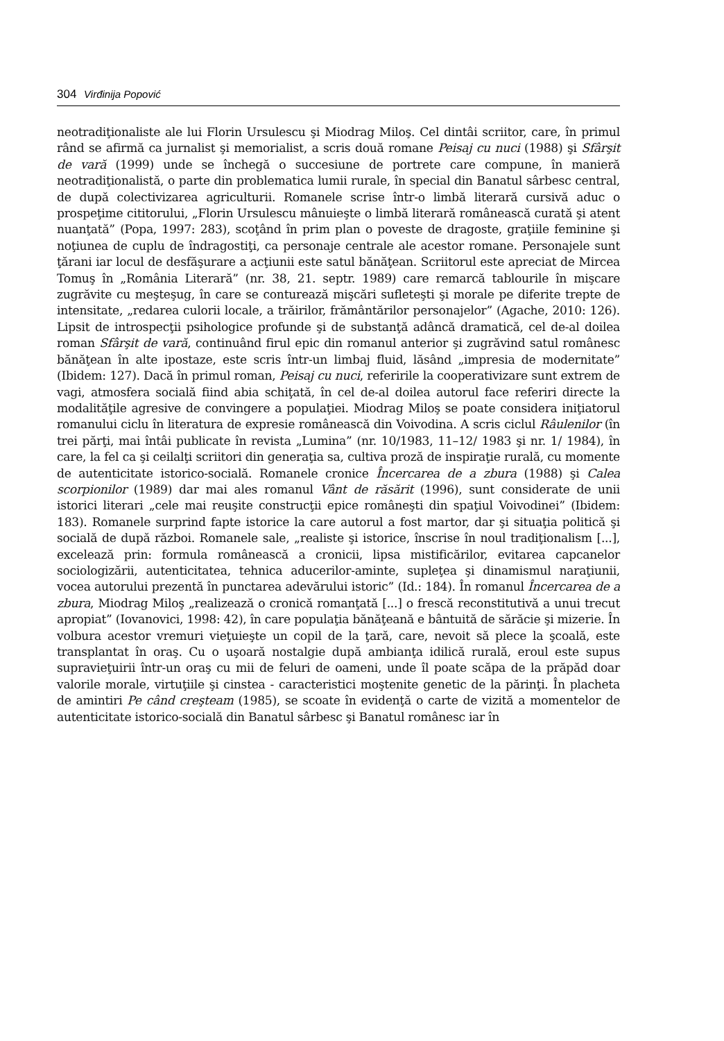304 Virđinija Popović
neotradiţionaliste ale lui Florin Ursulescu şi Miodrag Miloş. Cel dintâi scriitor, care, în primul rând se afirmă ca jurnalist şi memorialist, a scris două romane Peisaj cu nuci (1988) şi Sfârşit de vară (1999) unde se închegă o succesiune de portrete care compune, în manieră neotradiţionalistă, o parte din problematica lumii rurale, în special din Banatul sârbesc central, de după colectivizarea agriculturii. Romanele scrise într-o limbă literară cursivă aduc o prospeţime cititorului, „Florin Ursulescu mânuieşte o limbă literară românească curată şi atent nuanţată” (Popa, 1997: 283), scoţând în prim plan o poveste de dragoste, graţiile feminine şi noţiunea de cuplu de îndragostiţi, ca personaje centrale ale acestor romane. Personajele sunt ţărani iar locul de desfăşurare a acţiunii este satul bănăţean. Scriitorul este apreciat de Mircea Tomuş în „România Literară” (nr. 38, 21. septr. 1989) care remarcă tablourile în mişcare zugrăvite cu meşteşug, în care se conturează mişcări sufleteşti şi morale pe diferite trepte de intensitate, „redarea culorii locale, a trăirilor, frământărilor personajelor” (Agache, 2010: 126). Lipsit de introspecţii psihologice profunde şi de substanţă adâncă dramatică, cel de-al doilea roman Sfârşit de vară, continuând firul epic din romanul anterior şi zugrăvind satul românesc bănăţean în alte ipostaze, este scris într-un limbaj fluid, lăsând „impresia de modernitate” (Ibidem: 127). Dacă în primul roman, Peisaj cu nuci, referirile la cooperativizare sunt extrem de vagi, atmosfera socială fiind abia schiţată, în cel de-al doilea autorul face referiri directe la modalităţile agresive de convingere a populaţiei. Miodrag Miloş se poate considera iniţiatorul romanului ciclu în literatura de expresie românească din Voivodina. A scris ciclul Râulenilor (în trei părţi, mai întâi publicate în revista „Lumina” (nr. 10/1983, 11–12/ 1983 şi nr. 1/ 1984), în care, la fel ca şi ceilalţi scriitori din generaţia sa, cultiva proză de inspiraţie rurală, cu momente de autenticitate istorico-socială. Romanele cronice Încercarea de a zbura (1988) şi Calea scorpionilor (1989) dar mai ales romanul Vânt de răsărit (1996), sunt considerate de unii istorici literari „cele mai reuşite construcţii epice româneşti din spaţiul Voivodinei” (Ibidem: 183). Romanele surprind fapte istorice la care autorul a fost martor, dar şi situaţia politică şi socială de după război. Romanele sale, „realiste şi istorice, înscrise în noul tradiţionalism [...], excelează prin: formula românească a cronicii, lipsa mistificărilor, evitarea capcanelor sociologizării, autenticitatea, tehnica aducerilor-aminte, supleţea şi dinamismul naraţiunii, vocea autorului prezentă în punctarea adevărului istoric” (Id.: 184). În romanul Încercarea de a zbura, Miodrag Miloş „realizează o cronică romanţată [...] o frescă reconstitutivă a unui trecut apropiat” (Iovanovici, 1998: 42), în care populaţia bănăţeană e bântuită de sărăcie şi mizerie. În volbura acestor vremuri vieţuieşte un copil de la ţară, care, nevoit să plece la şcoală, este transplantat în oraş. Cu o uşoară nostalgie după ambianţa idilică rurală, eroul este supus supravieţuirii într-un oraş cu mii de feluri de oameni, unde îl poate scăpa de la prăpăd doar valorile morale, virtuţiile şi cinstea - caracteristici moştenite genetic de la părinţi. În placheta de amintiri Pe când creşteam (1985), se scoate în evidenţă o carte de vizită a momentelor de autenticitate istorico-socială din Banatul sârbesc şi Banatul românesc iar în